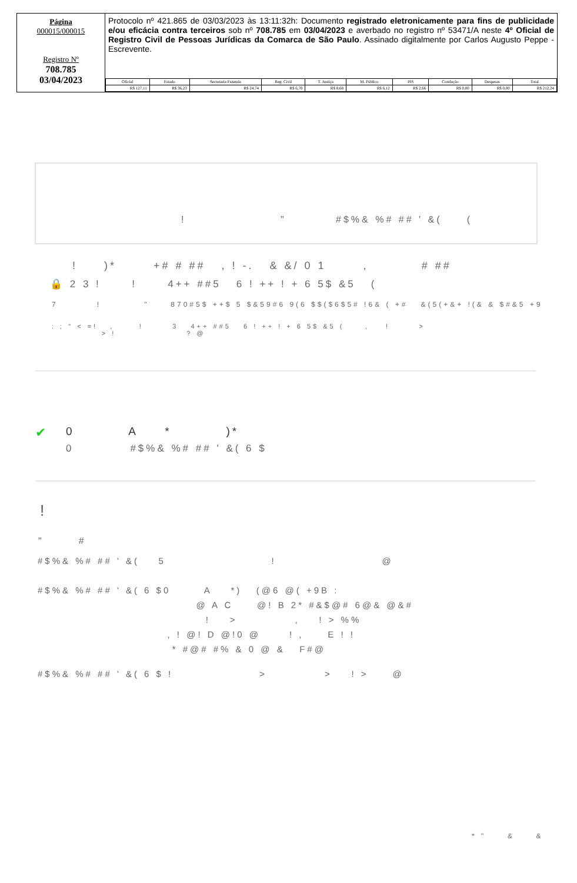Página
000015/000015
Registro Nº
708.785
03/04/2023
Protocolo nº 421.865 de 03/03/2023 às 13:11:32h: Documento registrado eletronicamente para fins de publicidade e/ou eficácia contra terceiros sob nº 708.785 em 03/04/2023 e averbado no registro nº 53471/A neste 4º Oficial de Registro Civil de Pessoas Jurídicas da Comarca de São Paulo. Assinado digitalmente por Carlos Augusto Peppe - Escrevente.
| Oficial | Estado | Secretaria Fazenda | Reg. Civil | T. Justiça | M. Público | ISS | Condução | Despesas | Total |
| --- | --- | --- | --- | --- | --- | --- | --- | --- | --- |
| R$ 127,11 | R$ 36,23 | R$ 24,74 | R$ 6,70 | R$ 8,68 | R$ 6,12 | R$ 2,66 | R$ 0,00 | R$ 0,00 | R$ 212,24 |
! " #$%& %# ## ' &( (
! )* +# # ## , ! -. & &/ 0 1 , # ##
🔒 2 3 ! ! 4++ ##5 6 ! ++ ! + 6 5$ &5 (
7 ! " 870#5$ ++$ 5 $&59#6 9(6 $$($6$5# !6& ( +# &(5(+&+ !(& & $#&5 +9
: ; " < =! , ! 3 4++ ##5 6 ! ++ ! + 6 5$ &5 ( , ! >
> ! ? @
✔ 0 A * )*
0 #$%& %# ## ' &( 6 $
!
" #
#$%& %# ## ' &( 5 ! @
#$%& %# ## ' &( 6 $0 A *) (@6 @( +9B :
@ A C @! B 2* #&$@# 6@& @&#
! > , ! > %%
, ! @! D @!0 @ ! , E ! !
* #@# #% & 0 @ & F#@
#$%& %# ## ' &( 6 $ ! > > ! > @
* " & &